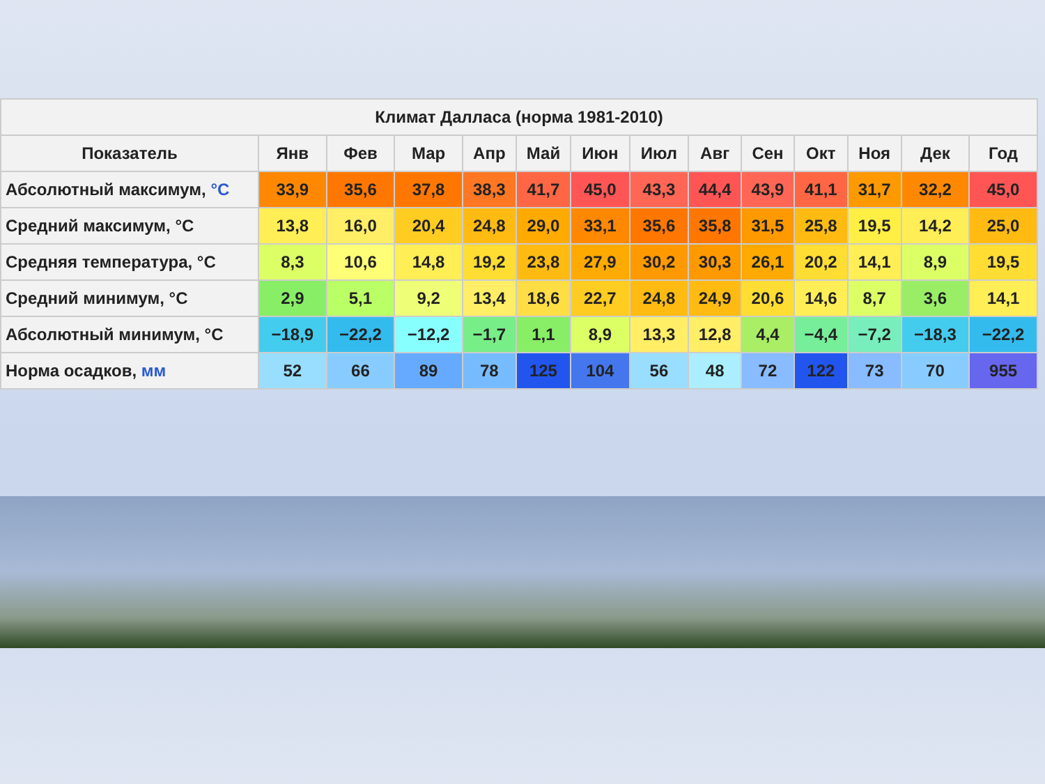| Климат Далласа (норма 1981-2010) | | | | | | | | | | | | | |
| --- | --- | --- | --- | --- | --- | --- | --- | --- | --- | --- | --- | --- | --- |
| Показатель | Янв | Фев | Мар | Апр | Май | Июн | Июл | Авг | Сен | Окт | Ноя | Дек | Год |
| Абсолютный максимум, °C | 33,9 | 35,6 | 37,8 | 38,3 | 41,7 | 45,0 | 43,3 | 44,4 | 43,9 | 41,1 | 31,7 | 32,2 | 45,0 |
| Средний максимум, °C | 13,8 | 16,0 | 20,4 | 24,8 | 29,0 | 33,1 | 35,6 | 35,8 | 31,5 | 25,8 | 19,5 | 14,2 | 25,0 |
| Средняя температура, °C | 8,3 | 10,6 | 14,8 | 19,2 | 23,8 | 27,9 | 30,2 | 30,3 | 26,1 | 20,2 | 14,1 | 8,9 | 19,5 |
| Средний минимум, °C | 2,9 | 5,1 | 9,2 | 13,4 | 18,6 | 22,7 | 24,8 | 24,9 | 20,6 | 14,6 | 8,7 | 3,6 | 14,1 |
| Абсолютный минимум, °C | −18,9 | −22,2 | −12,2 | −1,7 | 1,1 | 8,9 | 13,3 | 12,8 | 4,4 | −4,4 | −7,2 | −18,3 | −22,2 |
| Норма осадков, мм | 52 | 66 | 89 | 78 | 125 | 104 | 56 | 48 | 72 | 122 | 73 | 70 | 955 |